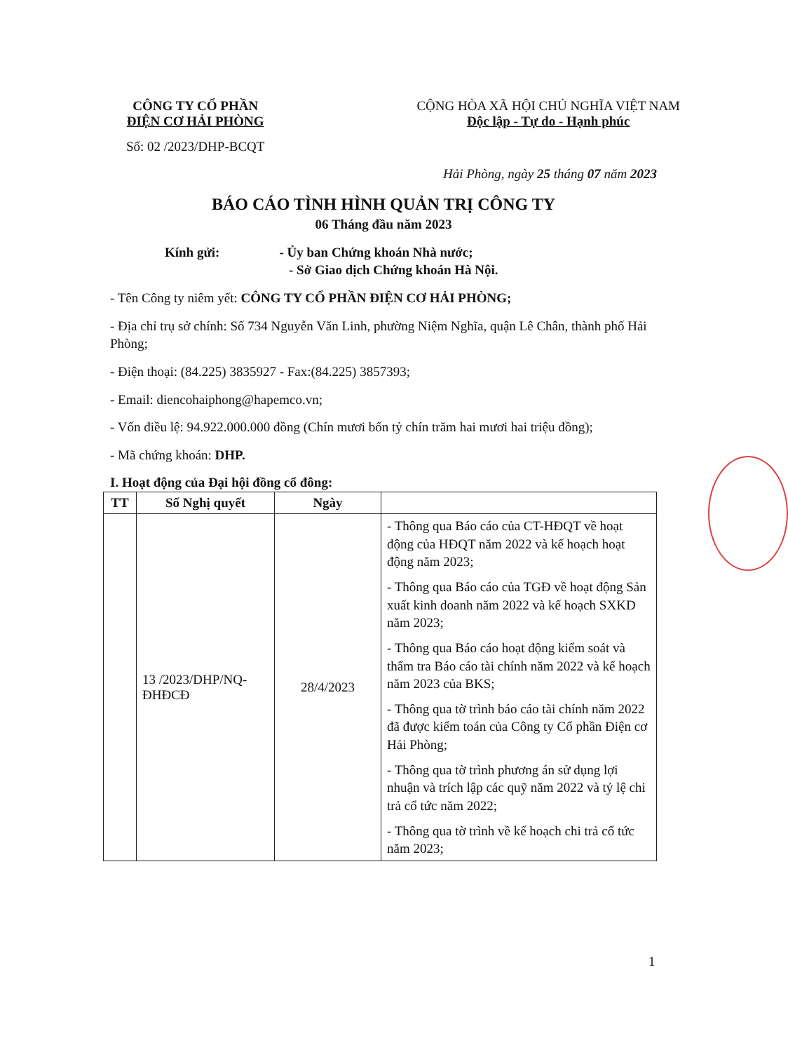CÔNG TY CỔ PHẦN
ĐIỆN CƠ HẢI PHÒNG
Số: 02 /2023/DHP-BCQT
CỘNG HÒA XÃ HỘI CHỦ NGHĨA VIỆT NAM
Độc lập - Tự do - Hạnh phúc
Hải Phòng, ngày 25 tháng 07 năm 2023
BÁO CÁO TÌNH HÌNH QUẢN TRỊ CÔNG TY
06 Tháng đầu năm 2023
Kính gửi: - Ủy ban Chứng khoán Nhà nước;
- Sở Giao dịch Chứng khoán Hà Nội.
- Tên Công ty niêm yết: CÔNG TY CỔ PHẦN ĐIỆN CƠ HẢI PHÒNG;
- Địa chỉ trụ sở chính: Số 734 Nguyễn Văn Linh, phường Niệm Nghĩa, quận Lê Chân, thành phố Hải Phòng;
- Điện thoại: (84.225) 3835927 - Fax:(84.225) 3857393;
- Email: diencohaiphong@hapemco.vn;
- Vốn điều lệ: 94.922.000.000 đồng (Chín mươi bốn tỷ chín trăm hai mươi hai triệu đồng);
- Mã chứng khoán: DHP.
I. Hoạt động của Đại hội đồng cổ đông:
| TT | Số Nghị quyết | Ngày | |
| --- | --- | --- | --- |
| | 13 /2023/DHP/NQ-ĐHĐCĐ | 28/4/2023 | - Thông qua Báo cáo của CT-HĐQT về hoạt động của HĐQT năm 2022 và kế hoạch hoạt động năm 2023; - Thông qua Báo cáo của TGĐ về hoạt động Sản xuất kinh doanh năm 2022 và kế hoạch SXKD năm 2023; - Thông qua Báo cáo hoạt động kiểm soát và thẩm tra Báo cáo tài chính năm 2022 và kế hoạch năm 2023 của BKS; - Thông qua tờ trình báo cáo tài chính năm 2022 đã được kiểm toán của Công ty Cổ phần Điện cơ Hải Phòng; - Thông qua tờ trình phương án sử dụng lợi nhuận và trích lập các quỹ năm 2022 và tỷ lệ chi trả cổ tức năm 2022; - Thông qua tờ trình về kế hoạch chi trả cổ tức năm 2023; |
1